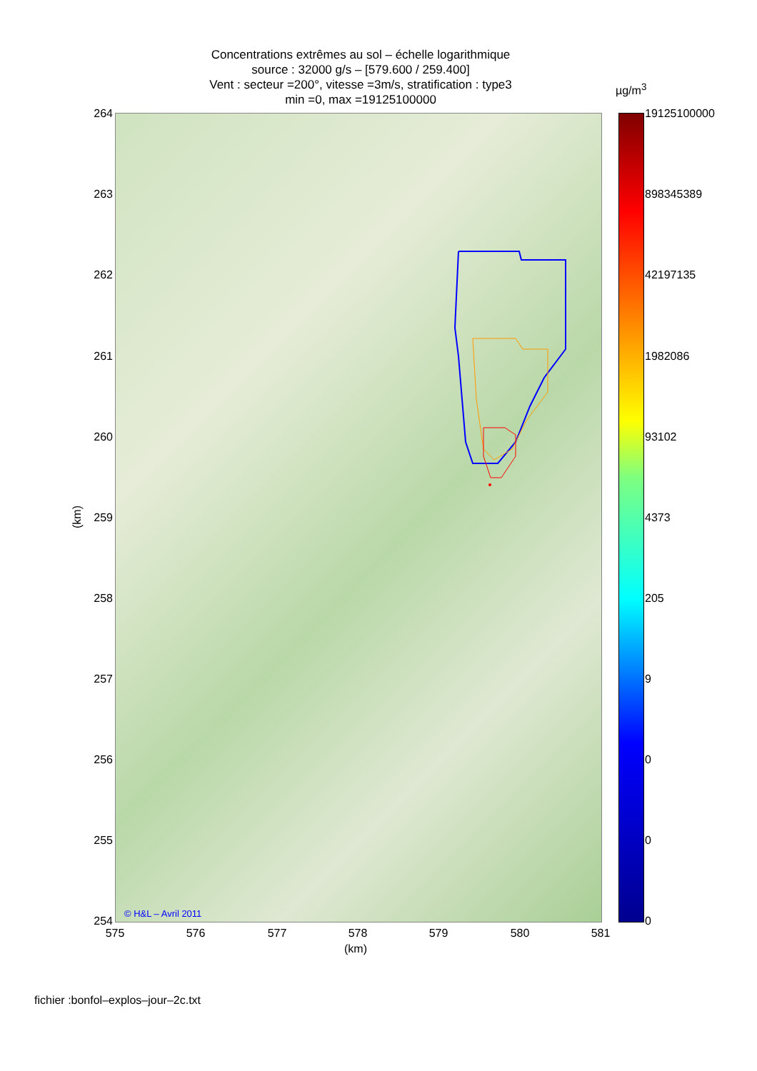Concentrations extrêmes au sol – échelle logarithmique
source : 32000 g/s – [579.600 / 259.400]
Vent : secteur =200°, vitesse =3m/s, stratification : type3
min =0, max =19125100000
© H&L – Avril 2011
264
263
262
261
260
259
258
257
256
255
254
(km)
575 576 577 578 579 580 581
(km)
µg/m<sup>3</sup>
19125100000
898345389
42197135
1982086
93102
4373
205
9
0
0
0
fichier :bonfol–explos–jour–2c.txt